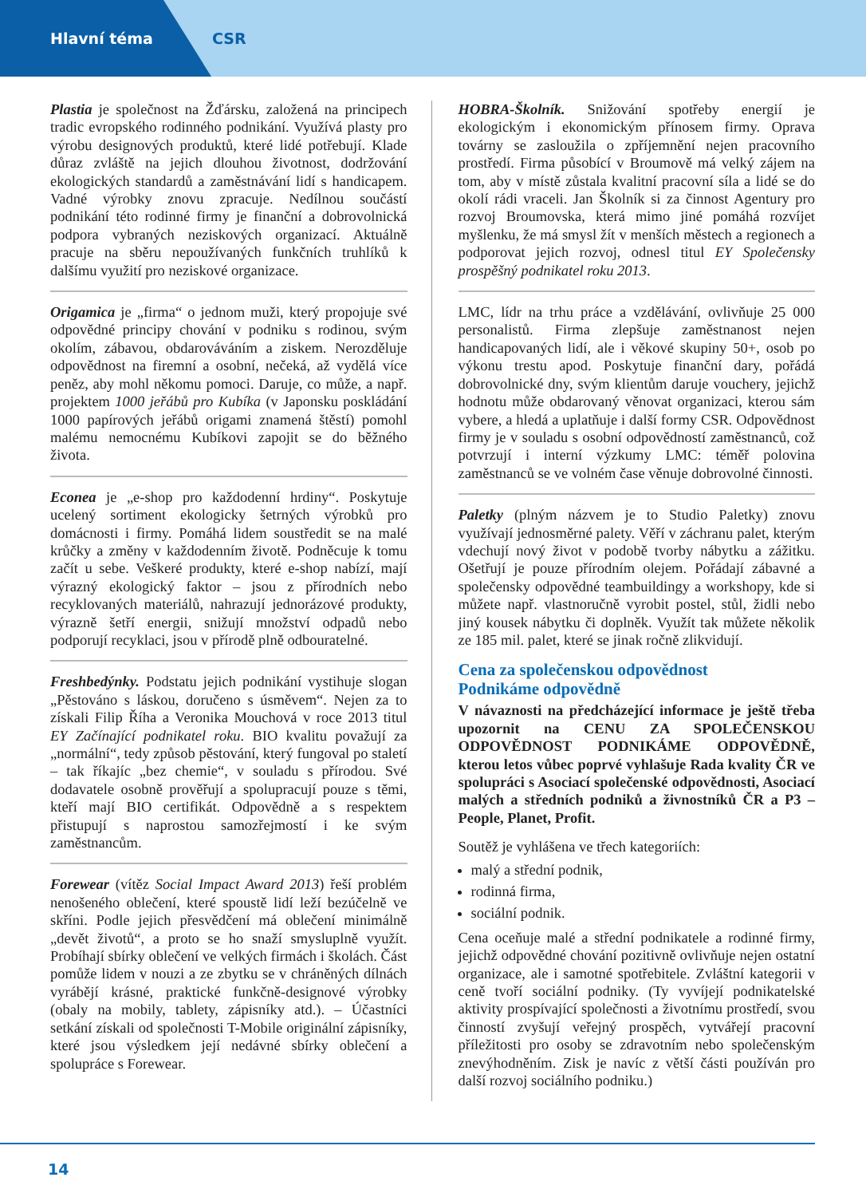Hlavní téma CSR
Plastia je společnost na Žďársku, založená na principech tradic evropského rodinného podnikání. Využívá plasty pro výrobu designových produktů, které lidé potřebují. Klade důraz zvláště na jejich dlouhou životnost, dodržování ekologických standardů a zaměstnávání lidí s handicapem. Vadné výrobky znovu zpracuje. Nedílnou součástí podnikání této rodinné firmy je finanční a dobrovolnická podpora vybraných neziskových organizací. Aktuálně pracuje na sběru nepoužívaných funkčních truhlíků k dalšímu využití pro neziskové organizace.
Origamica je „firma“ o jednom muži, který propojuje své odpovědné principy chování v podniku s rodinou, svým okolím, zábavou, obdarováváním a ziskem. Nerozděluje odpovědnost na firemní a osobní, nečeká, až vydělá více peněz, aby mohl někomu pomoci. Daruje, co může, a např. projektem 1000 jeřábů pro Kubíka (v Japonsku poskládání 1000 papírových jeřábů origami znamená štěstí) pomohl malému nemocnému Kubíkovi zapojit se do běžného života.
Econea je „e-shop pro každodenní hrdiny“. Poskytuje ucelený sortiment ekologicky šetrných výrobků pro domácnosti i firmy. Pomáhá lidem soustředit se na malé krůčky a změny v každodenním životě. Podněcuje k tomu začít u sebe. Veškeré produkty, které e-shop nabízí, mají výrazný ekologický faktor – jsou z přírodních nebo recyklovaných materiálů, nahrazují jednorázové produkty, výrazně šetří energii, snižují množství odpadů nebo podporují recyklaci, jsou v přírodě plně odbouratelné.
Freshbedýnky. Podstatu jejich podnikání vystihuje slogan „Pěstováno s láskou, doručeno s úsměvem“. Nejen za to získali Filip Říha a Veronika Mouchová v roce 2013 titul EY Začínající podnikatel roku. BIO kvalitu považují za „normální“, tedy způsob pěstování, který fungoval po staletí – tak říkajíc „bez chemie“, v souladu s přírodou. Své dodavatele osobně prověřují a spolupracují pouze s těmi, kteří mají BIO certifikát. Odpovědně a s respektem přistupují s naprostou samozřejmostí i ke svým zaměstnancům.
Forewear (vítěz Social Impact Award 2013) řeší problém nenošeného oblečení, které spoustě lidí leží bezúčelně ve skříni. Podle jejich přesvědčení má oblečení minimálně „devět životů“, a proto se ho snaží smysluplně využít. Probíhají sbírky oblečení ve velkých firmách i školách. Část pomůže lidem v nouzi a ze zbytku se v chráněných dílnách vyrábějí krásné, praktické funkčně-designové výrobky (obaly na mobily, tablety, zápisníky atd.). – Účastníci setkání získali od společnosti T-Mobile originální zápisníky, které jsou výsledkem její nedávné sbírky oblečení a spolupráce s Forewear.
HOBRA-Školník. Snižování spotřeby energií je ekologickým i ekonomickým přínosem firmy. Oprava továrny se zasloužila o zpříjemnění nejen pracovního prostředí. Firma působící v Broumově má velký zájem na tom, aby v místě zůstala kvalitní pracovní síla a lidé se do okolí rádi vraceli. Jan Školník si za činnost Agentury pro rozvoj Broumovska, která mimo jiné pomáhá rozvíjet myšlenku, že má smysl žít v menších městech a regionech a podporovat jejich rozvoj, odnesl titul EY Společensky prospěšný podnikatel roku 2013.
LMC, lídr na trhu práce a vzdělávání, ovlivňuje 25 000 personalistů. Firma zlepšuje zaměstnanost nejen handicapovaných lidí, ale i věkové skupiny 50+, osob po výkonu trestu apod. Poskytuje finanční dary, pořádá dobrovolnické dny, svým klientům daruje vouchery, jejichž hodnotu může obdarovaný věnovat organizaci, kterou sám vybere, a hledá a uplatňuje i další formy CSR. Odpovědnost firmy je v souladu s osobní odpovědností zaměstnanců, což potvrzují i interní výzkumy LMC: téměř polovina zaměstnanců se ve volném čase věnuje dobrovolné činnosti.
Paletky (plným názvem je to Studio Paletky) znovu využívají jednosměrné palety. Věří v záchranu palet, kterým vdechují nový život v podobě tvorby nábytku a zážitku. Ošetřují je pouze přírodním olejem. Pořádají zábavné a společensky odpovědné teambuildingy a workshopy, kde si můžete např. vlastnoručně vyrobit postel, stůl, židli nebo jiný kousek nábytku či doplněk. Využít tak můžete několik ze 185 mil. palet, které se jinak ročně zlikvidují.
Cena za společenskou odpovědnost
Podnikáme odpovědně
V návaznosti na předcházející informace je ještě třeba upozornit na CENU ZA SPOLEČENSKOU ODPOVĚDNOST PODNIKÁME ODPOVĚDNĚ, kterou letos vůbec poprvé vyhlašuje Rada kvality ČR ve spolupráci s Asociací společenské odpovědnosti, Asociací malých a středních podniků a živnostníků ČR a P3 – People, Planet, Profit.
Soutěž je vyhlášena ve třech kategoriích:
malý a střední podnik,
rodinná firma,
sociální podnik.
Cena oceňuje malé a střední podnikatele a rodinné firmy, jejichž odpovědné chování pozitivně ovlivňuje nejen ostatní organizace, ale i samotné spotřebitele. Zvláštní kategorii v ceně tvoří sociální podniky. (Ty vyvíjejí podnikatelské aktivity prospívající společnosti a životnímu prostředí, svou činností zvyšují veřejný prospěch, vytvářejí pracovní příležitosti pro osoby se zdravotním nebo společenským znevýhodněním. Zisk je navíc z větší části používán pro další rozvoj sociálního podniku.)
14